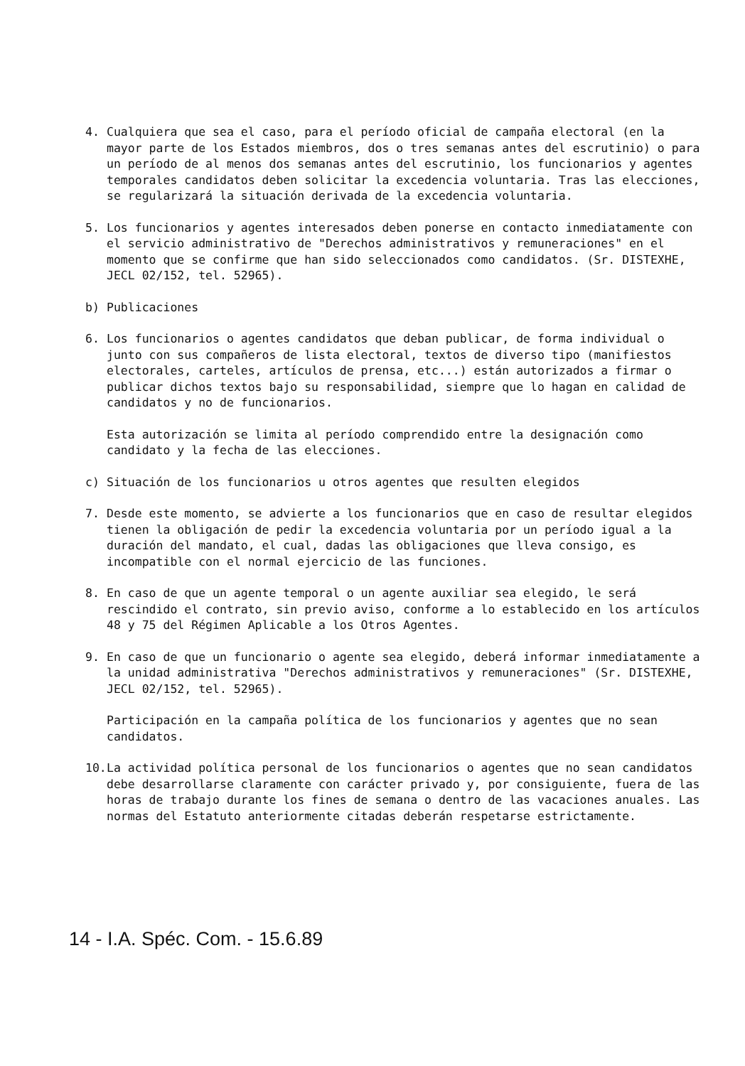4. Cualquiera que sea el caso, para el período oficial de campaña electoral (en la mayor parte de los Estados miembros, dos o tres semanas antes del escrutinio) o para un período de al menos dos semanas antes del escrutinio, los funcionarios y agentes temporales candidatos deben solicitar la excedencia voluntaria. Tras las elecciones, se regularizará la situación derivada de la excedencia voluntaria.
5. Los funcionarios y agentes interesados deben ponerse en contacto inmediatamente con el servicio administrativo de "Derechos administrativos y remuneraciones" en el momento que se confirme que han sido seleccionados como candidatos. (Sr. DISTEXHE, JECL 02/152, tel. 52965).
b) Publicaciones
6. Los funcionarios o agentes candidatos que deban publicar, de forma individual o junto con sus compañeros de lista electoral, textos de diverso tipo (manifiestos electorales, carteles, artículos de prensa, etc...) están autorizados a firmar o publicar dichos textos bajo su responsabilidad, siempre que lo hagan en calidad de candidatos y no de funcionarios.
Esta autorización se limita al período comprendido entre la designación como candidato y la fecha de las elecciones.
c) Situación de los funcionarios u otros agentes que resulten elegidos
7. Desde este momento, se advierte a los funcionarios que en caso de resultar elegidos tienen la obligación de pedir la excedencia voluntaria por un período igual a la duración del mandato, el cual, dadas las obligaciones que lleva consigo, es incompatible con el normal ejercicio de las funciones.
8. En caso de que un agente temporal o un agente auxiliar sea elegido, le será rescindido el contrato, sin previo aviso, conforme a lo establecido en los artículos 48 y 75 del Régimen Aplicable a los Otros Agentes.
9. En caso de que un funcionario o agente sea elegido, deberá informar inmediatamente a la unidad administrativa "Derechos administrativos y remuneraciones" (Sr. DISTEXHE, JECL 02/152, tel. 52965).
Participación en la campaña política de los funcionarios y agentes que no sean candidatos.
10. La actividad política personal de los funcionarios o agentes que no sean candidatos debe desarrollarse claramente con carácter privado y, por consiguiente, fuera de las horas de trabajo durante los fines de semana o dentro de las vacaciones anuales. Las normas del Estatuto anteriormente citadas deberán respetarse estrictamente.
14 - I.A. Spéc. Com. - 15.6.89